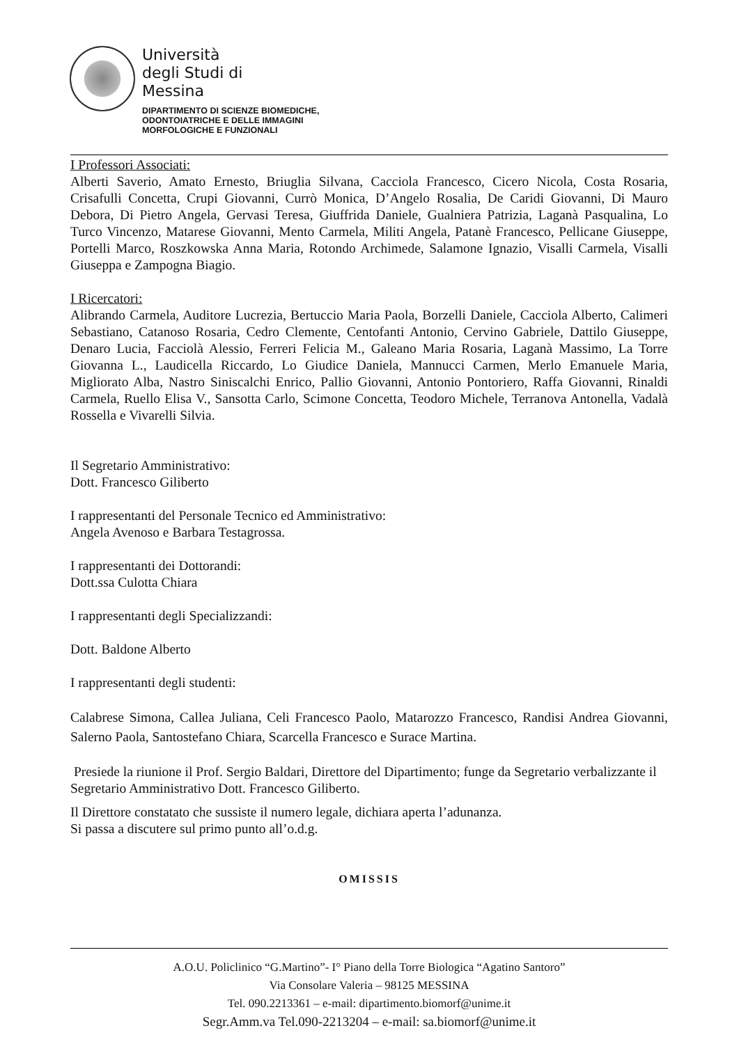Università
degli Studi di
Messina
DIPARTIMENTO DI SCIENZE BIOMEDICHE,
ODONTOIATRICHE E DELLE IMMAGINI
MORFOLOGICHE E FUNZIONALI
I Professori Associati:
Alberti Saverio, Amato Ernesto, Briuglia Silvana, Cacciola Francesco, Cicero Nicola, Costa Rosaria, Crisafulli Concetta, Crupi Giovanni, Currò Monica, D’Angelo Rosalia, De Caridi Giovanni, Di Mauro Debora, Di Pietro Angela, Gervasi Teresa, Giuffrida Daniele, Gualniera Patrizia, Laganà Pasqualina, Lo Turco Vincenzo, Matarese Giovanni, Mento Carmela, Militi Angela, Patanè Francesco, Pellicane Giuseppe, Portelli Marco, Roszkowska Anna Maria, Rotondo Archimede, Salamone Ignazio, Visalli Carmela, Visalli Giuseppa e Zampogna Biagio.
I Ricercatori:
Alibrando Carmela, Auditore Lucrezia, Bertuccio Maria Paola, Borzelli Daniele, Cacciola Alberto, Calimeri Sebastiano, Catanoso Rosaria, Cedro Clemente, Centofanti Antonio, Cervino Gabriele, Dattilo Giuseppe, Denaro Lucia, Facciolà Alessio, Ferreri Felicia M., Galeano Maria Rosaria, Laganà Massimo, La Torre Giovanna L., Laudicella Riccardo, Lo Giudice Daniela, Mannucci Carmen, Merlo Emanuele Maria, Migliorato Alba, Nastro Siniscalchi Enrico, Pallio Giovanni, Antonio Pontoriero, Raffa Giovanni, Rinaldi Carmela, Ruello Elisa V., Sansotta Carlo, Scimone Concetta, Teodoro Michele, Terranova Antonella, Vadalà Rossella e Vivarelli Silvia.
Il Segretario Amministrativo:
Dott. Francesco Giliberto
I rappresentanti del Personale Tecnico ed Amministrativo:
Angela Avenoso e Barbara Testagrossa.
I rappresentanti dei Dottorandi:
Dott.ssa Culotta Chiara
I rappresentanti degli Specializzandi:
Dott. Baldone Alberto
I rappresentanti degli studenti:
Calabrese Simona, Callea Juliana, Celi Francesco Paolo, Matarozzo Francesco, Randisi Andrea Giovanni, Salerno Paola, Santostefano Chiara, Scarcella Francesco e Surace Martina.
Presiede la riunione il Prof. Sergio Baldari, Direttore del Dipartimento; funge da Segretario verbalizzante il Segretario Amministrativo Dott. Francesco Giliberto.
Il Direttore constatato che sussiste il numero legale, dichiara aperta l’adunanza.
Si passa a discutere sul primo punto all’o.d.g.
OMISSIS
A.O.U. Policlinico “G.Martino”- I° Piano della Torre Biologica “Agatino Santoro”
Via Consolare Valeria – 98125 MESSINA
Tel. 090.2213361 – e-mail: dipartimento.biomorf@unime.it
Segr.Amm.va Tel.090-2213204 – e-mail: sa.biomorf@unime.it